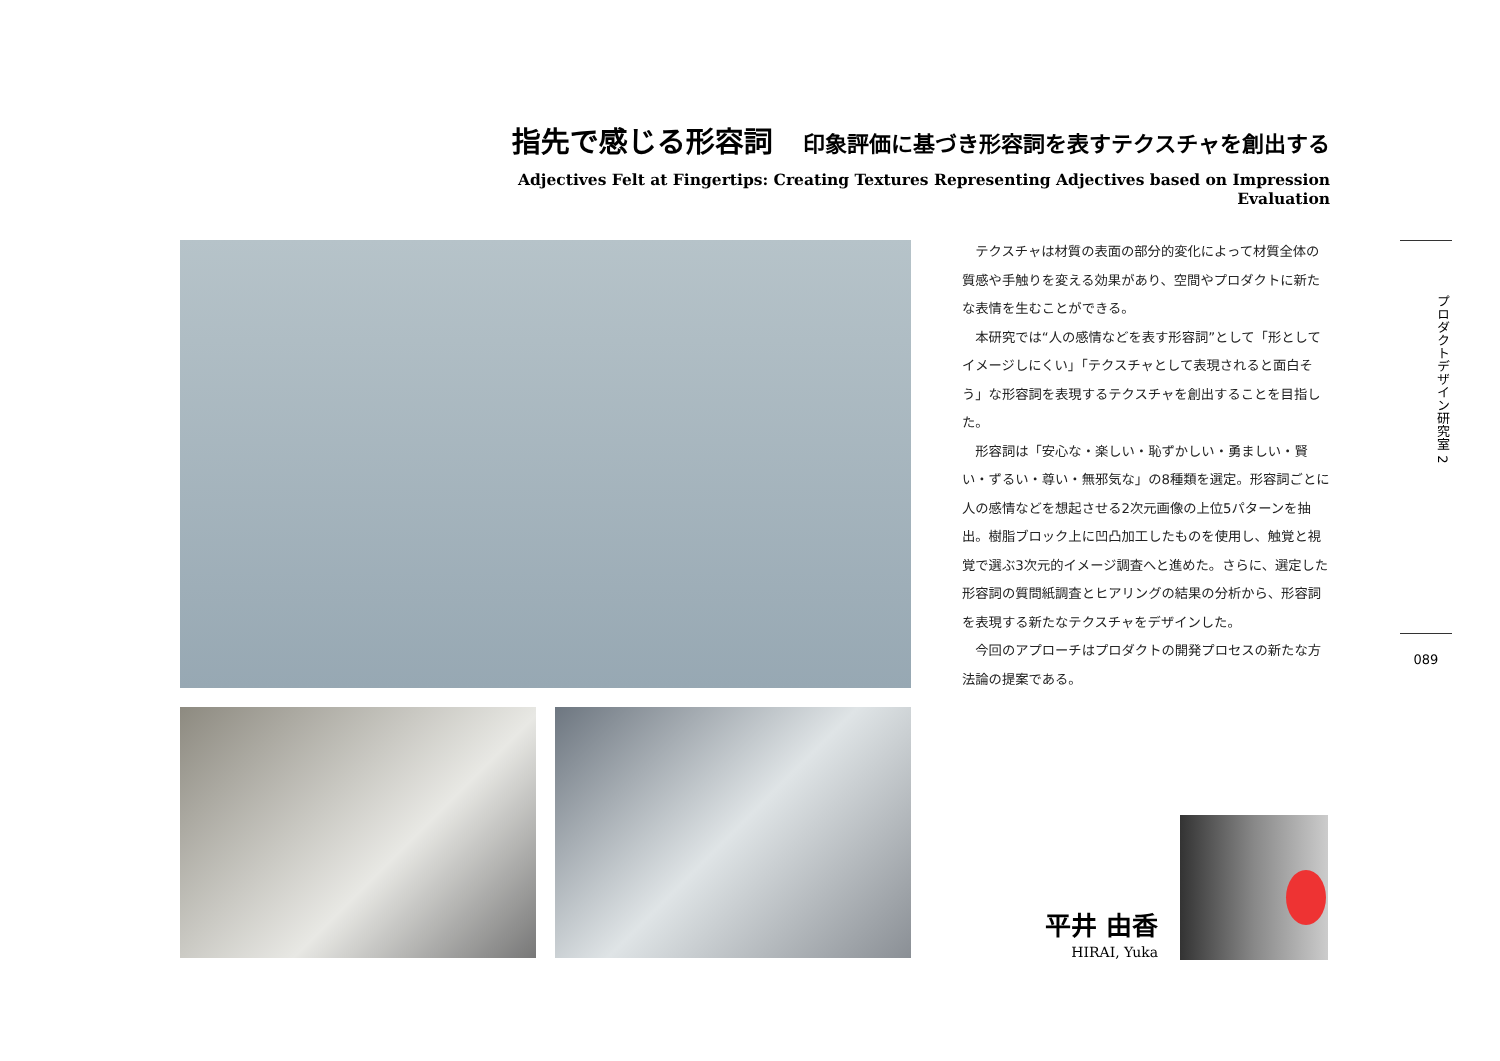指先で感じる形容詞 印象評価に基づき形容詞を表すテクスチャを創出する
Adjectives Felt at Fingertips: Creating Textures Representing Adjectives based on Impression Evaluation
テクスチャは材質の表面の部分的変化によって材質全体の質感や手触りを変える効果があり、空間やプロダクトに新たな表情を生むことができる。
本研究では“人の感情などを表す形容詞”として「形としてイメージしにくい」「テクスチャとして表現されると面白そう」な形容詞を表現するテクスチャを創出することを目指した。
形容詞は「安心な・楽しい・恥ずかしい・勇ましい・賢い・ずるい・尊い・無邪気な」の8種類を選定。形容詞ごとに人の感情などを想起させる2次元画像の上位5パターンを抽出。樹脂ブロック上に凹凸加工したものを使用し、触覚と視覚で選ぶ3次元的イメージ調査へと進めた。さらに、選定した形容詞の質問紙調査とヒアリングの結果の分析から、形容詞を表現する新たなテクスチャをデザインした。
今回のアプローチはプロダクトの開発プロセスの新たな方法論の提案である。
プロダクトデザイン研究室 2
089
平井 由香
HIRAI, Yuka